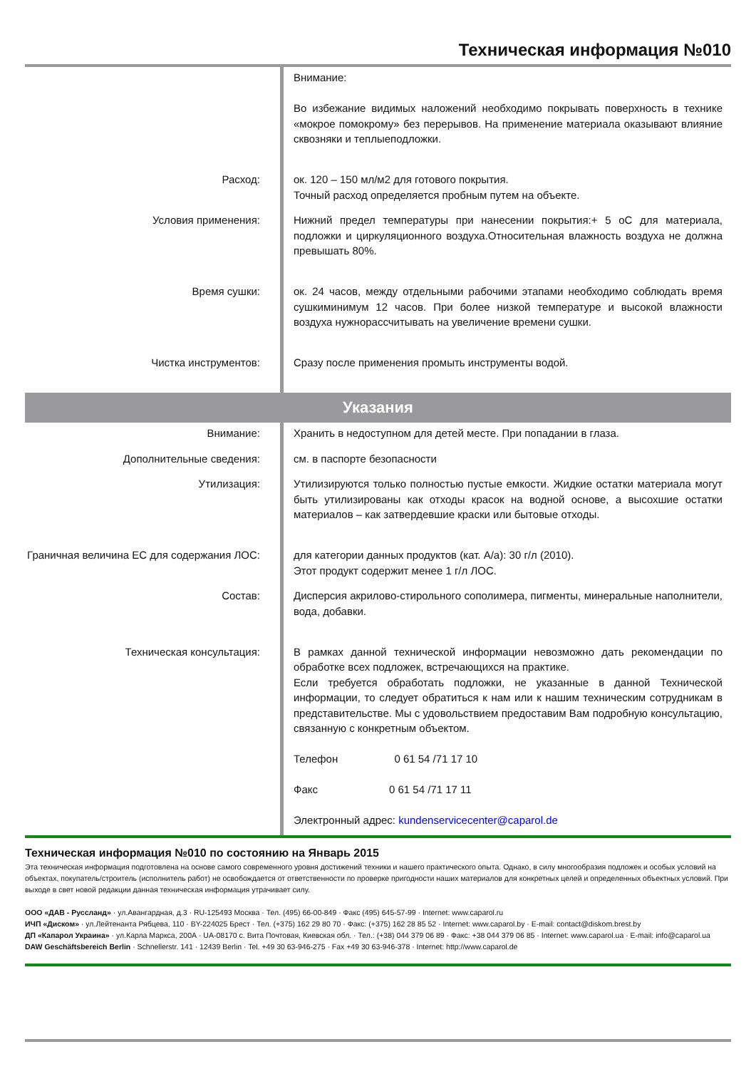Техническая информация №010
| | Внимание: Во избежание видимых наложений необходимо покрывать поверхность в технике «мокрое помокрому» без перерывов. На применение материала оказывают влияние сквозняки и теплыеподложки. |
| Расход: | ок. 120 – 150 мл/м2 для готового покрытия. Точный расход определяется пробным путем на объекте. |
| Условия применения: | Нижний предел температуры при нанесении покрытия:+ 5 oC для материала, подложки и циркуляционного воздуха.Относительная влажность воздуха не должна превышать 80%. |
| Время сушки: | ок. 24 часов, между отдельными рабочими этапами необходимо соблюдать время сушкиминимум 12 часов. При более низкой температуре и высокой влажности воздуха нужнорассчитывать на увеличение времени сушки. |
| Чистка инструментов: | Сразу после применения промыть инструменты водой. |
Указания
| Внимание: | Хранить в недоступном для детей месте. При попадании в глаза. |
| Дополнительные сведения: | см. в паспорте безопасности |
| Утилизация: | Утилизируются только полностью пустые емкости. Жидкие остатки материала могут быть утилизированы как отходы красок на водной основе, а высохшие остатки материалов – как затвердевшие краски или бытовые отходы. |
| Граничная величина ЕС для содержания ЛОС: | для категории данных продуктов (кат. A/a): 30 г/л (2010). Этот продукт содержит менее 1 г/л ЛОС. |
| Состав: | Дисперсия акрилово-стирольного сополимера, пигменты, минеральные наполнители, вода, добавки. |
| Техническая консультация: | В рамках данной технической информации невозможно дать рекомендации по обработке всех подложек, встречающихся на практике. Если требуется обработать подложки, не указанные в данной Технической информации, то следует обратиться к нам или к нашим техническим сотрудникам в представительстве. Мы с удовольствием предоставим Вам подробную консультацию, связанную с конкретным объектом. Телефон 0 61 54 /71 17 10 Факс 0 61 54 /71 17 11 Электронный адрес: kundenservicecenter@caparol.de |
Техническая информация №010 по состоянию на Январь 2015
Эта техническая информация подготовлена на основе самого современного уровня достижений техники и нашего практического опыта. Однако, в силу многообразия подложек и особых условий на объектах, покупатель/строитель (исполнитель работ) не освобождается от ответственности по проверке пригодности наших материалов для конкретных целей и определенных объектных условий. При выходе в свет новой редакции данная техническая информация утрачивает силу.
ООО «ДАВ - Руссланд» · ул.Авангардная, д.3 · RU-125493 Москва · Тел. (495) 66-00-849 · Факс (495) 645-57-99 · Internet: www.caparol.ru
ИЧП «Диском» · ул.Лейтенанта Рябцева, 110 · BY-224025 Брест · Тел. (+375) 162 29 80 70 · Факс: (+375) 162 28 85 52 · Internet: www.caparol.by · E-mail: contact@diskom.brest.by
ДП «Капарол Украина» · ул.Карла Маркса, 200А · UA-08170 с. Вита Почтовая, Киевская обл. · Тел.: (+38) 044 379 06 89 · Факс: +38 044 379 06 85 · Internet: www.caparol.ua · E-mail: info@caparol.ua
DAW Geschäftsbereich Berlin · Schnellerstr. 141 · 12439 Berlin · Tel. +49 30 63-946-275 · Fax +49 30 63-946-378 · Internet: http://www.caparol.de